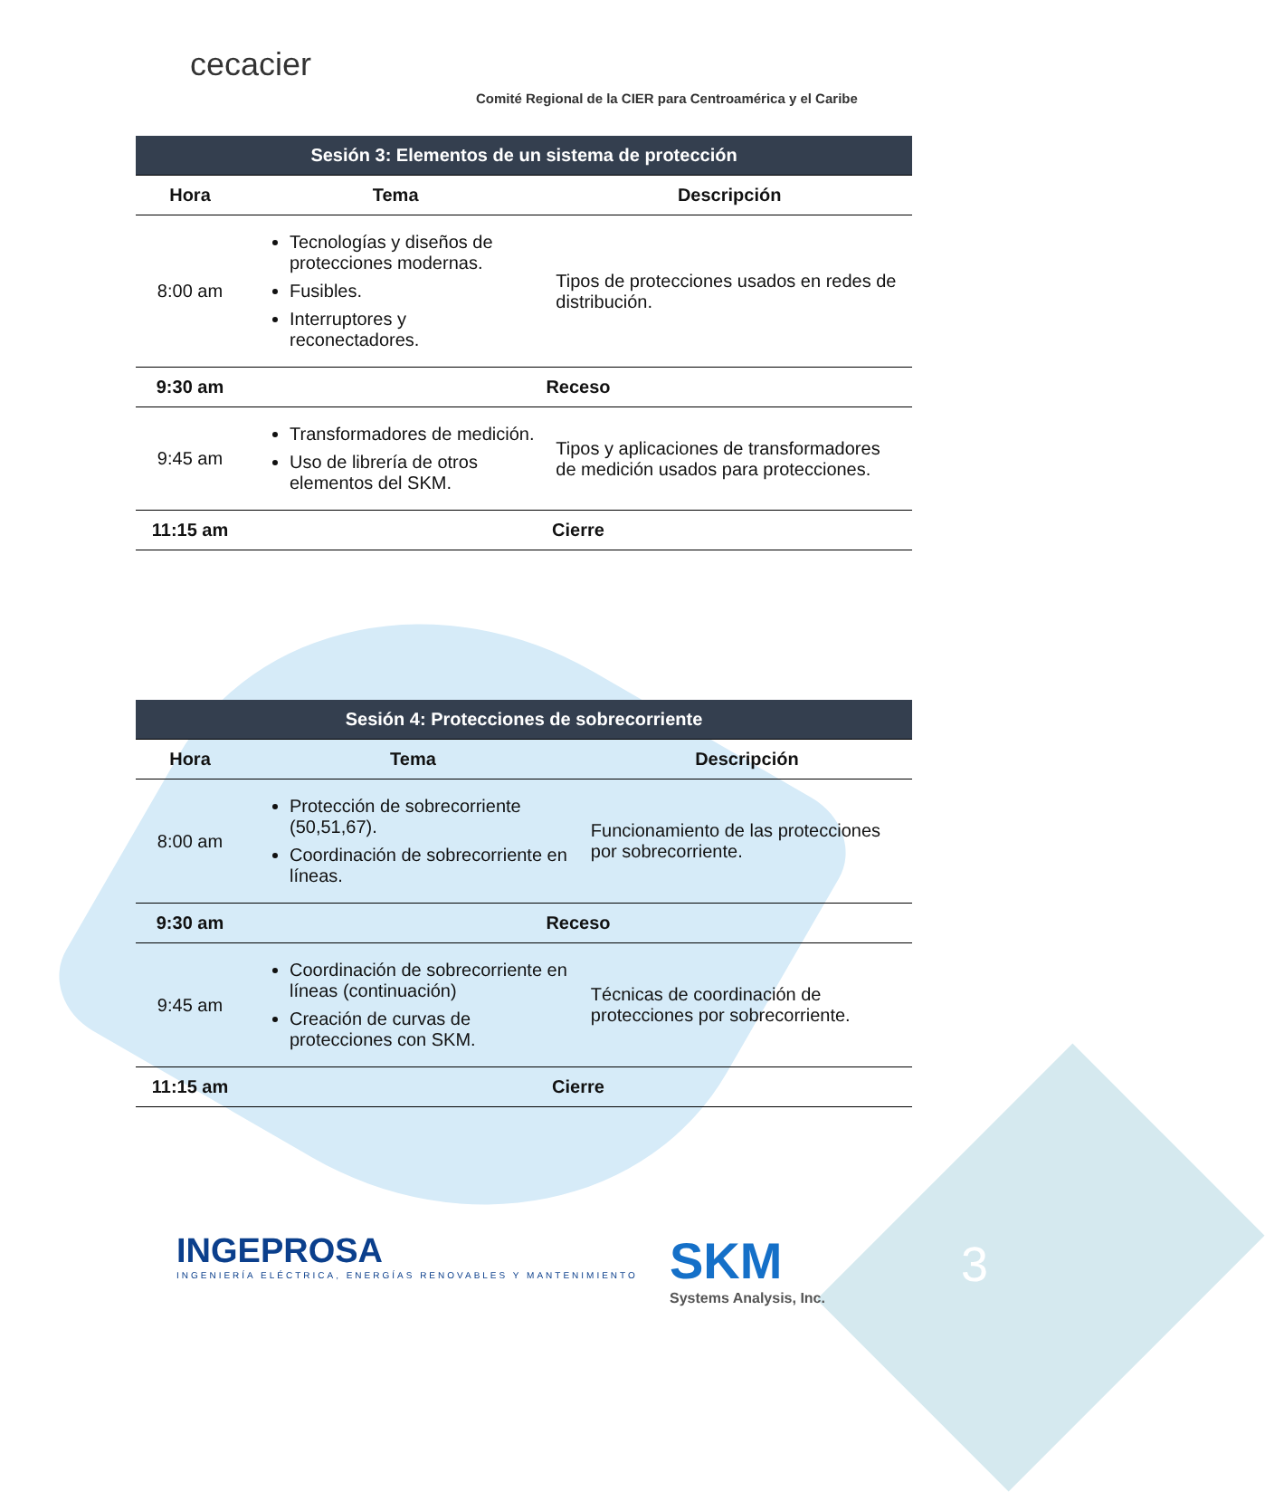cecacier
Comité Regional de la CIER para Centroamérica y el Caribe
| Sesión 3: Elementos de un sistema de protección | | |
| Hora | Tema | Descripción |
| 8:00 am | Tecnologías y diseños de protecciones modernas. Fusibles. Interruptores y reconectadores. | Tipos de protecciones usados en redes de distribución. |
| 9:30 am | Receso | |
| 9:45 am | Transformadores de medición. Uso de librería de otros elementos del SKM. | Tipos y aplicaciones de transformadores de medición usados para protecciones. |
| 11:15 am | Cierre | |
| Sesión 4: Protecciones de sobrecorriente | | |
| Hora | Tema | Descripción |
| 8:00 am | Protección de sobrecorriente (50,51,67). Coordinación de sobrecorriente en líneas. | Funcionamiento de las protecciones por sobrecorriente. |
| 9:30 am | Receso | |
| 9:45 am | Coordinación de sobrecorriente en líneas (continuación) Creación de curvas de protecciones con SKM. | Técnicas de coordinación de protecciones por sobrecorriente. |
| 11:15 am | Cierre | |
INGEPROSA
INGENIERÍA ELÉCTRICA, ENERGÍAS RENOVABLES Y MANTENIMIENTO
SKM
Systems Analysis, Inc.
3